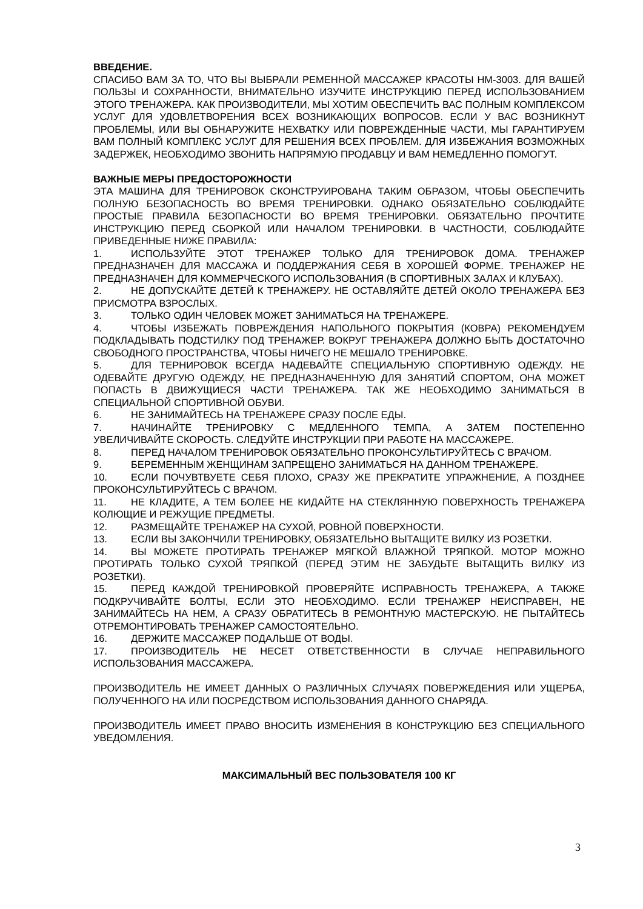ВВЕДЕНИЕ.
СПАСИБО ВАМ ЗА ТО, ЧТО ВЫ ВЫБРАЛИ РЕМЕННОЙ МАССАЖЕР КРАСОТЫ HM-3003. ДЛЯ ВАШЕЙ ПОЛЬЗЫ И СОХРАННОСТИ, ВНИМАТЕЛЬНО ИЗУЧИТЕ ИНСТРУКЦИЮ ПЕРЕД ИСПОЛЬЗОВАНИЕМ ЭТОГО ТРЕНАЖЕРА. КАК ПРОИЗВОДИТЕЛИ, МЫ ХОТИМ ОБЕСПЕЧИТЬ ВАС ПОЛНЫМ КОМПЛЕКСОМ УСЛУГ ДЛЯ УДОВЛЕТВОРЕНИЯ ВСЕХ ВОЗНИКАЮЩИХ ВОПРОСОВ. ЕСЛИ У ВАС ВОЗНИКНУТ ПРОБЛЕМЫ, ИЛИ ВЫ ОБНАРУЖИТЕ НЕХВАТКУ ИЛИ ПОВРЕЖДЕННЫЕ ЧАСТИ, МЫ ГАРАНТИРУЕМ ВАМ ПОЛНЫЙ КОМПЛЕКС УСЛУГ ДЛЯ РЕШЕНИЯ ВСЕХ ПРОБЛЕМ. ДЛЯ ИЗБЕЖАНИЯ ВОЗМОЖНЫХ ЗАДЕРЖЕК, НЕОБХОДИМО ЗВОНИТЬ НАПРЯМУЮ ПРОДАВЦУ И ВАМ НЕМЕДЛЕННО ПОМОГУТ.
ВАЖНЫЕ МЕРЫ ПРЕДОСТОРОЖНОСТИ
ЭТА МАШИНА ДЛЯ ТРЕНИРОВОК СКОНСТРУИРОВАНА ТАКИМ ОБРАЗОМ, ЧТОБЫ ОБЕСПЕЧИТЬ ПОЛНУЮ БЕЗОПАСНОСТЬ ВО ВРЕМЯ ТРЕНИРОВКИ. ОДНАКО ОБЯЗАТЕЛЬНО СОБЛЮДАЙТЕ ПРОСТЫЕ ПРАВИЛА БЕЗОПАСНОСТИ ВО ВРЕМЯ ТРЕНИРОВКИ. ОБЯЗАТЕЛЬНО ПРОЧТИТЕ ИНСТРУКЦИЮ ПЕРЕД СБОРКОЙ ИЛИ НАЧАЛОМ ТРЕНИРОВКИ. В ЧАСТНОСТИ, СОБЛЮДАЙТЕ ПРИВЕДЕННЫЕ НИЖЕ ПРАВИЛА:
1. ИСПОЛЬЗУЙТЕ ЭТОТ ТРЕНАЖЕР ТОЛЬКО ДЛЯ ТРЕНИРОВОК ДОМА. ТРЕНАЖЕР ПРЕДНАЗНАЧЕН ДЛЯ МАССАЖА И ПОДДЕРЖАНИЯ СЕБЯ В ХОРОШЕЙ ФОРМЕ. ТРЕНАЖЕР НЕ ПРЕДНАЗНАЧЕН ДЛЯ КОММЕРЧЕСКОГО ИСПОЛЬЗОВАНИЯ (В СПОРТИВНЫХ ЗАЛАХ И КЛУБАХ).
2. НЕ ДОПУСКАЙТЕ ДЕТЕЙ К ТРЕНАЖЕРУ. НЕ ОСТАВЛЯЙТЕ ДЕТЕЙ ОКОЛО ТРЕНАЖЕРА БЕЗ ПРИСМОТРА ВЗРОСЛЫХ.
3. ТОЛЬКО ОДИН ЧЕЛОВЕК МОЖЕТ ЗАНИМАТЬСЯ НА ТРЕНАЖЕРЕ.
4. ЧТОБЫ ИЗБЕЖАТЬ ПОВРЕЖДЕНИЯ НАПОЛЬНОГО ПОКРЫТИЯ (КОВРА) РЕКОМЕНДУЕМ ПОДКЛАДЫВАТЬ ПОДСТИЛКУ ПОД ТРЕНАЖЕР. ВОКРУГ ТРЕНАЖЕРА ДОЛЖНО БЫТЬ ДОСТАТОЧНО СВОБОДНОГО ПРОСТРАНСТВА, ЧТОБЫ НИЧЕГО НЕ МЕШАЛО ТРЕНИРОВКЕ.
5. ДЛЯ ТЕРНИРОВОК ВСЕГДА НАДЕВАЙТЕ СПЕЦИАЛЬНУЮ СПОРТИВНУЮ ОДЕЖДУ. НЕ ОДЕВАЙТЕ ДРУГУЮ ОДЕЖДУ, НЕ ПРЕДНАЗНАЧЕННУЮ ДЛЯ ЗАНЯТИЙ СПОРТОМ, ОНА МОЖЕТ ПОПАСТЬ В ДВИЖУЩИЕСЯ ЧАСТИ ТРЕНАЖЕРА. ТАК ЖЕ НЕОБХОДИМО ЗАНИМАТЬСЯ В СПЕЦИАЛЬНОЙ СПОРТИВНОЙ ОБУВИ.
6. НЕ ЗАНИМАЙТЕСЬ НА ТРЕНАЖЕРЕ СРАЗУ ПОСЛЕ ЕДЫ.
7. НАЧИНАЙТЕ ТРЕНИРОВКУ С МЕДЛЕННОГО ТЕМПА, А ЗАТЕМ ПОСТЕПЕННО УВЕЛИЧИВАЙТЕ СКОРОСТЬ. СЛЕДУЙТЕ ИНСТРУКЦИИ ПРИ РАБОТЕ НА МАССАЖЕРЕ.
8. ПЕРЕД НАЧАЛОМ ТРЕНИРОВОК ОБЯЗАТЕЛЬНО ПРОКОНСУЛЬТИРУЙТЕСЬ С ВРАЧОМ.
9. БЕРЕМЕННЫМ ЖЕНЩИНАМ ЗАПРЕЩЕНО ЗАНИМАТЬСЯ НА ДАННОМ ТРЕНАЖЕРЕ.
10. ЕСЛИ ПОЧУВТВУЕТЕ СЕБЯ ПЛОХО, СРАЗУ ЖЕ ПРЕКРАТИТЕ УПРАЖНЕНИЕ, А ПОЗДНЕЕ ПРОКОНСУЛЬТИРУЙТЕСЬ С ВРАЧОМ.
11. НЕ КЛАДИТЕ, А ТЕМ БОЛЕЕ НЕ КИДАЙТЕ НА СТЕКЛЯННУЮ ПОВЕРХНОСТЬ ТРЕНАЖЕРА КОЛЮЩИЕ И РЕЖУЩИЕ ПРЕДМЕТЫ.
12. РАЗМЕЩАЙТЕ ТРЕНАЖЕР НА СУХОЙ, РОВНОЙ ПОВЕРХНОСТИ.
13. ЕСЛИ ВЫ ЗАКОНЧИЛИ ТРЕНИРОВКУ, ОБЯЗАТЕЛЬНО ВЫТАЩИТЕ ВИЛКУ ИЗ РОЗЕТКИ.
14. ВЫ МОЖЕТЕ ПРОТИРАТЬ ТРЕНАЖЕР МЯГКОЙ ВЛАЖНОЙ ТРЯПКОЙ. МОТОР МОЖНО ПРОТИРАТЬ ТОЛЬКО СУХОЙ ТРЯПКОЙ (ПЕРЕД ЭТИМ НЕ ЗАБУДЬТЕ ВЫТАЩИТЬ ВИЛКУ ИЗ РОЗЕТКИ).
15. ПЕРЕД КАЖДОЙ ТРЕНИРОВКОЙ ПРОВЕРЯЙТЕ ИСПРАВНОСТЬ ТРЕНАЖЕРА, А ТАКЖЕ ПОДКРУЧИВАЙТЕ БОЛТЫ, ЕСЛИ ЭТО НЕОБХОДИМО. ЕСЛИ ТРЕНАЖЕР НЕИСПРАВЕН, НЕ ЗАНИМАЙТЕСЬ НА НЕМ, А СРАЗУ ОБРАТИТЕСЬ В РЕМОНТНУЮ МАСТЕРСКУЮ. НЕ ПЫТАЙТЕСЬ ОТРЕМОНТИРОВАТЬ ТРЕНАЖЕР САМОСТОЯТЕЛЬНО.
16. ДЕРЖИТЕ МАССАЖЕР ПОДАЛЬШЕ ОТ ВОДЫ.
17. ПРОИЗВОДИТЕЛЬ НЕ НЕСЕТ ОТВЕТСТВЕННОСТИ В СЛУЧАЕ НЕПРАВИЛЬНОГО ИСПОЛЬЗОВАНИЯ МАССАЖЕРА.
ПРОИЗВОДИТЕЛЬ НЕ ИМЕЕТ ДАННЫХ О РАЗЛИЧНЫХ СЛУЧАЯХ ПОВЕРЖЕДЕНИЯ ИЛИ УЩЕРБА, ПОЛУЧЕННОГО НА ИЛИ ПОСРЕДСТВОМ ИСПОЛЬЗОВАНИЯ ДАННОГО СНАРЯДА.
ПРОИЗВОДИТЕЛЬ ИМЕЕТ ПРАВО ВНОСИТЬ ИЗМЕНЕНИЯ В КОНСТРУКЦИЮ БЕЗ СПЕЦИАЛЬНОГО УВЕДОМЛЕНИЯ.
МАКСИМАЛЬНЫЙ ВЕС ПОЛЬЗОВАТЕЛЯ 100 КГ
3